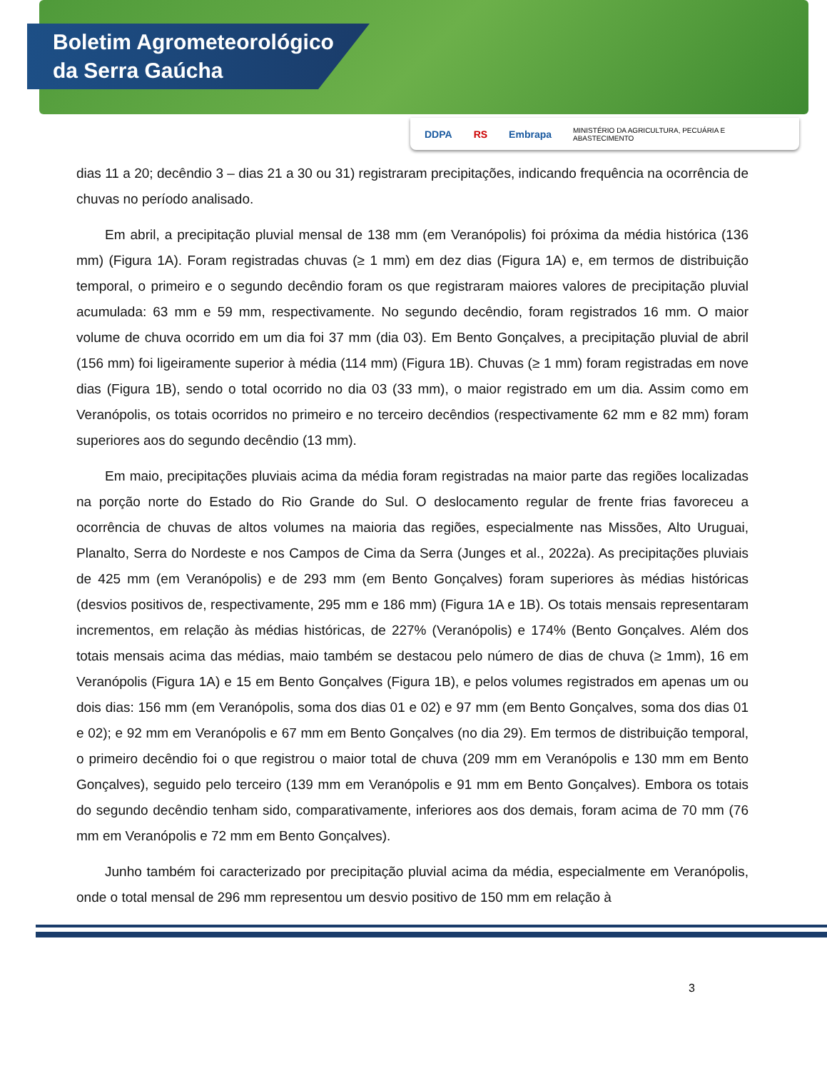Boletim Agrometeorológico
da Serra Gaúcha
DDPA RS Embrapa MINISTÉRIO DA AGRICULTURA, PECUÁRIA E ABASTECIMENTO
dias 11 a 20; decêndio 3 – dias 21 a 30 ou 31) registraram precipitações, indicando frequência na ocorrência de chuvas no período analisado.
Em abril, a precipitação pluvial mensal de 138 mm (em Veranópolis) foi próxima da média histórica (136 mm) (Figura 1A). Foram registradas chuvas (≥ 1 mm) em dez dias (Figura 1A) e, em termos de distribuição temporal, o primeiro e o segundo decêndio foram os que registraram maiores valores de precipitação pluvial acumulada: 63 mm e 59 mm, respectivamente. No segundo decêndio, foram registrados 16 mm. O maior volume de chuva ocorrido em um dia foi 37 mm (dia 03). Em Bento Gonçalves, a precipitação pluvial de abril (156 mm) foi ligeiramente superior à média (114 mm) (Figura 1B). Chuvas (≥ 1 mm) foram registradas em nove dias (Figura 1B), sendo o total ocorrido no dia 03 (33 mm), o maior registrado em um dia. Assim como em Veranópolis, os totais ocorridos no primeiro e no terceiro decêndios (respectivamente 62 mm e 82 mm) foram superiores aos do segundo decêndio (13 mm).
Em maio, precipitações pluviais acima da média foram registradas na maior parte das regiões localizadas na porção norte do Estado do Rio Grande do Sul. O deslocamento regular de frente frias favoreceu a ocorrência de chuvas de altos volumes na maioria das regiões, especialmente nas Missões, Alto Uruguai, Planalto, Serra do Nordeste e nos Campos de Cima da Serra (Junges et al., 2022a). As precipitações pluviais de 425 mm (em Veranópolis) e de 293 mm (em Bento Gonçalves) foram superiores às médias históricas (desvios positivos de, respectivamente, 295 mm e 186 mm) (Figura 1A e 1B). Os totais mensais representaram incrementos, em relação às médias históricas, de 227% (Veranópolis) e 174% (Bento Gonçalves. Além dos totais mensais acima das médias, maio também se destacou pelo número de dias de chuva (≥ 1mm), 16 em Veranópolis (Figura 1A) e 15 em Bento Gonçalves (Figura 1B), e pelos volumes registrados em apenas um ou dois dias: 156 mm (em Veranópolis, soma dos dias 01 e 02) e 97 mm (em Bento Gonçalves, soma dos dias 01 e 02); e 92 mm em Veranópolis e 67 mm em Bento Gonçalves (no dia 29). Em termos de distribuição temporal, o primeiro decêndio foi o que registrou o maior total de chuva (209 mm em Veranópolis e 130 mm em Bento Gonçalves), seguido pelo terceiro (139 mm em Veranópolis e 91 mm em Bento Gonçalves). Embora os totais do segundo decêndio tenham sido, comparativamente, inferiores aos dos demais, foram acima de 70 mm (76 mm em Veranópolis e 72 mm em Bento Gonçalves).
Junho também foi caracterizado por precipitação pluvial acima da média, especialmente em Veranópolis, onde o total mensal de 296 mm representou um desvio positivo de 150 mm em relação à
3